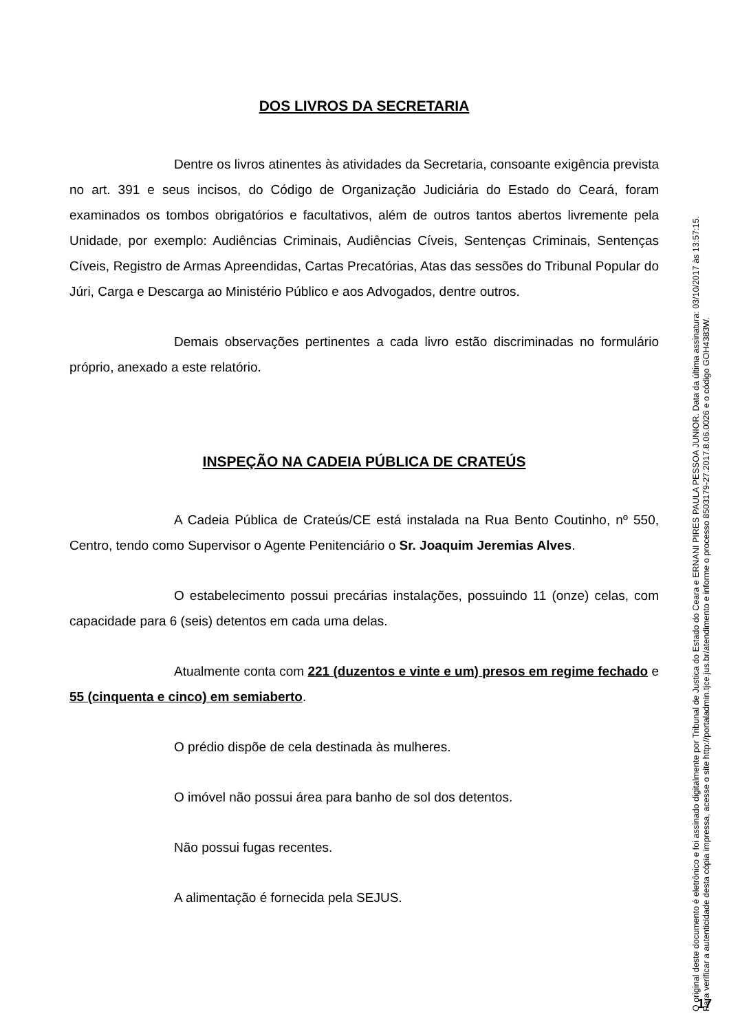DOS LIVROS DA SECRETARIA
Dentre os livros atinentes às atividades da Secretaria, consoante exigência prevista no art. 391 e seus incisos, do Código de Organização Judiciária do Estado do Ceará, foram examinados os tombos obrigatórios e facultativos, além de outros tantos abertos livremente pela Unidade, por exemplo: Audiências Criminais, Audiências Cíveis, Sentenças Criminais, Sentenças Cíveis, Registro de Armas Apreendidas, Cartas Precatórias, Atas das sessões do Tribunal Popular do Júri, Carga e Descarga ao Ministério Público e aos Advogados, dentre outros.
Demais observações pertinentes a cada livro estão discriminadas no formulário próprio, anexado a este relatório.
INSPEÇÃO NA CADEIA PÚBLICA DE CRATEÚS
A Cadeia Pública de Crateús/CE está instalada na Rua Bento Coutinho, nº 550, Centro, tendo como Supervisor o Agente Penitenciário o Sr. Joaquim Jeremias Alves.
O estabelecimento possui precárias instalações, possuindo 11 (onze) celas, com capacidade para 6 (seis) detentos em cada uma delas.
Atualmente conta com 221 (duzentos e vinte e um) presos em regime fechado e 55 (cinquenta e cinco) em semiaberto.
O prédio dispõe de cela destinada às mulheres.
O imóvel não possui área para banho de sol dos detentos.
Não possui fugas recentes.
A alimentação é fornecida pela SEJUS.
O original deste documento é eletrônico e foi assinado digitalmente por Tribunal de Justica do Estado do Ceara e ERNANI PIRES PAULA PESSOA JUNIOR. Data da última assinatura: 03/10/2017 às 13:57:15.
Para verificar a autenticidade desta cópia impressa, acesse o site http://portaladmin.tjce.jus.br/atendimento e informe o processo 8503179-27.2017.8.06.0026 e o código GOH4383W.
17